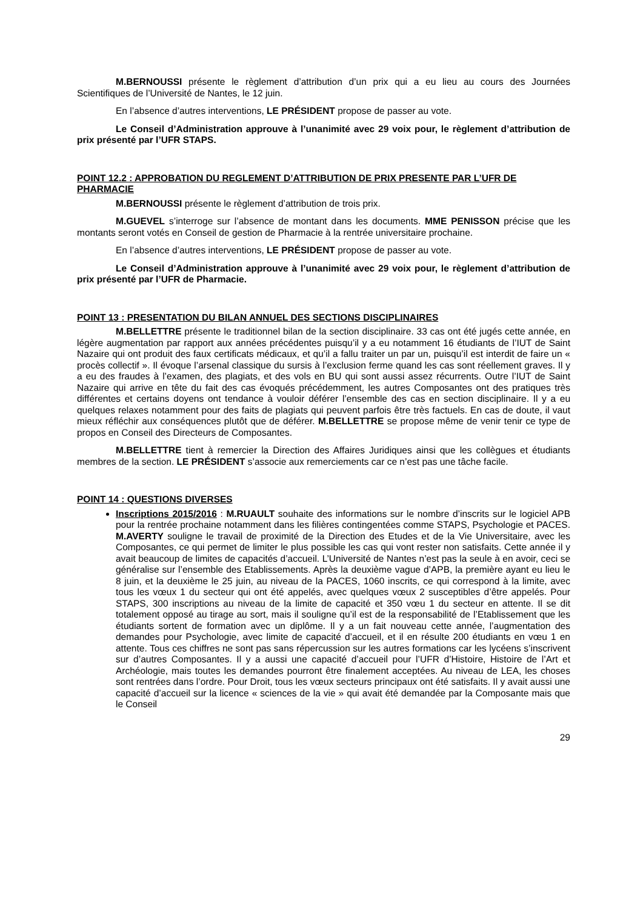M.BERNOUSSI présente le règlement d’attribution d’un prix qui a eu lieu au cours des Journées Scientifiques de l’Université de Nantes, le 12 juin.
En l’absence d’autres interventions, LE PRÉSIDENT propose de passer au vote.
Le Conseil d’Administration approuve à l’unanimité avec 29 voix pour, le règlement d’attribution de prix présenté par l’UFR STAPS.
POINT 12.2 : APPROBATION DU REGLEMENT D’ATTRIBUTION DE PRIX PRESENTE PAR L’UFR DE PHARMACIE
M.BERNOUSSI présente le règlement d’attribution de trois prix.
M.GUEVEL s’interroge sur l’absence de montant dans les documents. MME PENISSON précise que les montants seront votés en Conseil de gestion de Pharmacie à la rentrée universitaire prochaine.
En l’absence d’autres interventions, LE PRÉSIDENT propose de passer au vote.
Le Conseil d’Administration approuve à l’unanimité avec 29 voix pour, le règlement d’attribution de prix présenté par l’UFR de Pharmacie.
POINT 13 : PRESENTATION DU BILAN ANNUEL DES SECTIONS DISCIPLINAIRES
M.BELLETTRE présente le traditionnel bilan de la section disciplinaire. 33 cas ont été jugés cette année, en légère augmentation par rapport aux années précédentes puisqu’il y a eu notamment 16 étudiants de l’IUT de Saint Nazaire qui ont produit des faux certificats médicaux, et qu’il a fallu traiter un par un, puisqu’il est interdit de faire un « procès collectif ». Il évoque l’arsenal classique du sursis à l’exclusion ferme quand les cas sont réellement graves. Il y a eu des fraudes à l’examen, des plagiats, et des vols en BU qui sont aussi assez récurrents. Outre l’IUT de Saint Nazaire qui arrive en tête du fait des cas évoqués précédemment, les autres Composantes ont des pratiques très différentes et certains doyens ont tendance à vouloir déférer l’ensemble des cas en section disciplinaire. Il y a eu quelques relaxes notamment pour des faits de plagiats qui peuvent parfois être très factuels. En cas de doute, il vaut mieux réfléchir aux conséquences plutôt que de déférer. M.BELLETTRE se propose même de venir tenir ce type de propos en Conseil des Directeurs de Composantes.
M.BELLETTRE tient à remercier la Direction des Affaires Juridiques ainsi que les collègues et étudiants membres de la section. LE PRÉSIDENT s’associe aux remerciements car ce n’est pas une tâche facile.
POINT 14 : QUESTIONS DIVERSES
Inscriptions 2015/2016 : M.RUAULT souhaite des informations sur le nombre d’inscrits sur le logiciel APB pour la rentrée prochaine notamment dans les filières contingentées comme STAPS, Psychologie et PACES. M.AVERTY souligne le travail de proximité de la Direction des Etudes et de la Vie Universitaire, avec les Composantes, ce qui permet de limiter le plus possible les cas qui vont rester non satisfaits. Cette année il y avait beaucoup de limites de capacités d’accueil. L’Université de Nantes n’est pas la seule à en avoir, ceci se généralise sur l’ensemble des Etablissements. Après la deuxième vague d’APB, la première ayant eu lieu le 8 juin, et la deuxième le 25 juin, au niveau de la PACES, 1060 inscrits, ce qui correspond à la limite, avec tous les vœux 1 du secteur qui ont été appelés, avec quelques vœux 2 susceptibles d’être appelés. Pour STAPS, 300 inscriptions au niveau de la limite de capacité et 350 vœu 1 du secteur en attente. Il se dit totalement opposé au tirage au sort, mais il souligne qu’il est de la responsabilité de l’Etablissement que les étudiants sortent de formation avec un diplôme. Il y a un fait nouveau cette année, l’augmentation des demandes pour Psychologie, avec limite de capacité d’accueil, et il en résulte 200 étudiants en vœu 1 en attente. Tous ces chiffres ne sont pas sans répercussion sur les autres formations car les lycéens s’inscrivent sur d’autres Composantes. Il y a aussi une capacité d’accueil pour l’UFR d’Histoire, Histoire de l’Art et Archéologie, mais toutes les demandes pourront être finalement acceptées. Au niveau de LEA, les choses sont rentrées dans l’ordre. Pour Droit, tous les vœux secteurs principaux ont été satisfaits. Il y avait aussi une capacité d’accueil sur la licence « sciences de la vie » qui avait été demandée par la Composante mais que le Conseil
29